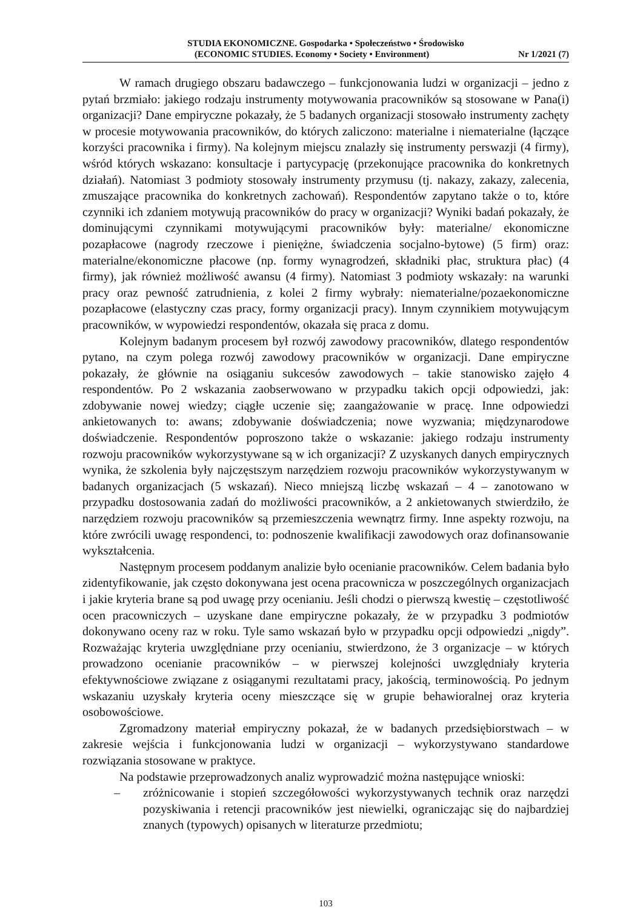STUDIA EKONOMICZNE. Gospodarka • Społeczeństwo • Środowisko
(ECONOMIC STUDIES. Economy • Society • Environment) Nr 1/2021 (7)
W ramach drugiego obszaru badawczego – funkcjonowania ludzi w organizacji – jedno z pytań brzmiało: jakiego rodzaju instrumenty motywowania pracowników są stosowane w Pana(i) organizacji? Dane empiryczne pokazały, że 5 badanych organizacji stosowało instrumenty zachęty w procesie motywowania pracowników, do których zaliczono: materialne i niematerialne (łączące korzyści pracownika i firmy). Na kolejnym miejscu znalazły się instrumenty perswazji (4 firmy), wśród których wskazano: konsultacje i partycypację (przekonujące pracownika do konkretnych działań). Natomiast 3 podmioty stosowały instrumenty przymusu (tj. nakazy, zakazy, zalecenia, zmuszające pracownika do konkretnych zachowań). Respondentów zapytano także o to, które czynniki ich zdaniem motywują pracowników do pracy w organizacji? Wyniki badań pokazały, że dominującymi czynnikami motywującymi pracowników były: materialne/ ekonomiczne pozapłacowe (nagrody rzeczowe i pieniężne, świadczenia socjalno-bytowe) (5 firm) oraz: materialne/ekonomiczne płacowe (np. formy wynagrodzeń, składniki płac, struktura płac) (4 firmy), jak również możliwość awansu (4 firmy). Natomiast 3 podmioty wskazały: na warunki pracy oraz pewność zatrudnienia, z kolei 2 firmy wybrały: niematerialne/pozaekonomiczne pozapłacowe (elastyczny czas pracy, formy organizacji pracy). Innym czynnikiem motywującym pracowników, w wypowiedzi respondentów, okazała się praca z domu.
Kolejnym badanym procesem był rozwój zawodowy pracowników, dlatego respondentów pytano, na czym polega rozwój zawodowy pracowników w organizacji. Dane empiryczne pokazały, że głównie na osiąganiu sukcesów zawodowych – takie stanowisko zajęło 4 respondentów. Po 2 wskazania zaobserwowano w przypadku takich opcji odpowiedzi, jak: zdobywanie nowej wiedzy; ciągłe uczenie się; zaangażowanie w pracę. Inne odpowiedzi ankietowanych to: awans; zdobywanie doświadczenia; nowe wyzwania; międzynarodowe doświadczenie. Respondentów poproszono także o wskazanie: jakiego rodzaju instrumenty rozwoju pracowników wykorzystywane są w ich organizacji? Z uzyskanych danych empirycznych wynika, że szkolenia były najczęstszym narzędziem rozwoju pracowników wykorzystywanym w badanych organizacjach (5 wskazań). Nieco mniejszą liczbę wskazań – 4 – zanotowano w przypadku dostosowania zadań do możliwości pracowników, a 2 ankietowanych stwierdziło, że narzędziem rozwoju pracowników są przemieszczenia wewnątrz firmy. Inne aspekty rozwoju, na które zwrócili uwagę respondenci, to: podnoszenie kwalifikacji zawodowych oraz dofinansowanie wykształcenia.
Następnym procesem poddanym analizie było ocenianie pracowników. Celem badania było zidentyfikowanie, jak często dokonywana jest ocena pracownicza w poszczególnych organizacjach i jakie kryteria brane są pod uwagę przy ocenianiu. Jeśli chodzi o pierwszą kwestię – częstotliwość ocen pracowniczych – uzyskane dane empiryczne pokazały, że w przypadku 3 podmiotów dokonywano oceny raz w roku. Tyle samo wskazań było w przypadku opcji odpowiedzi „nigdy”. Rozważając kryteria uwzględniane przy ocenianiu, stwierdzono, że 3 organizacje – w których prowadzono ocenianie pracowników – w pierwszej kolejności uwzględniały kryteria efektywnościowe związane z osiąganymi rezultatami pracy, jakością, terminowością. Po jednym wskazaniu uzyskały kryteria oceny mieszczące się w grupie behawioralnej oraz kryteria osobowościowe.
Zgromadzony materiał empiryczny pokazał, że w badanych przedsiębiorstwach – w zakresie wejścia i funkcjonowania ludzi w organizacji – wykorzystywano standardowe rozwiązania stosowane w praktyce.
Na podstawie przeprowadzonych analiz wyprowadzić można następujące wnioski:
– zróżnicowanie i stopień szczegółowości wykorzystywanych technik oraz narzędzi pozyskiwania i retencji pracowników jest niewielki, ograniczając się do najbardziej znanych (typowych) opisanych w literaturze przedmiotu;
103